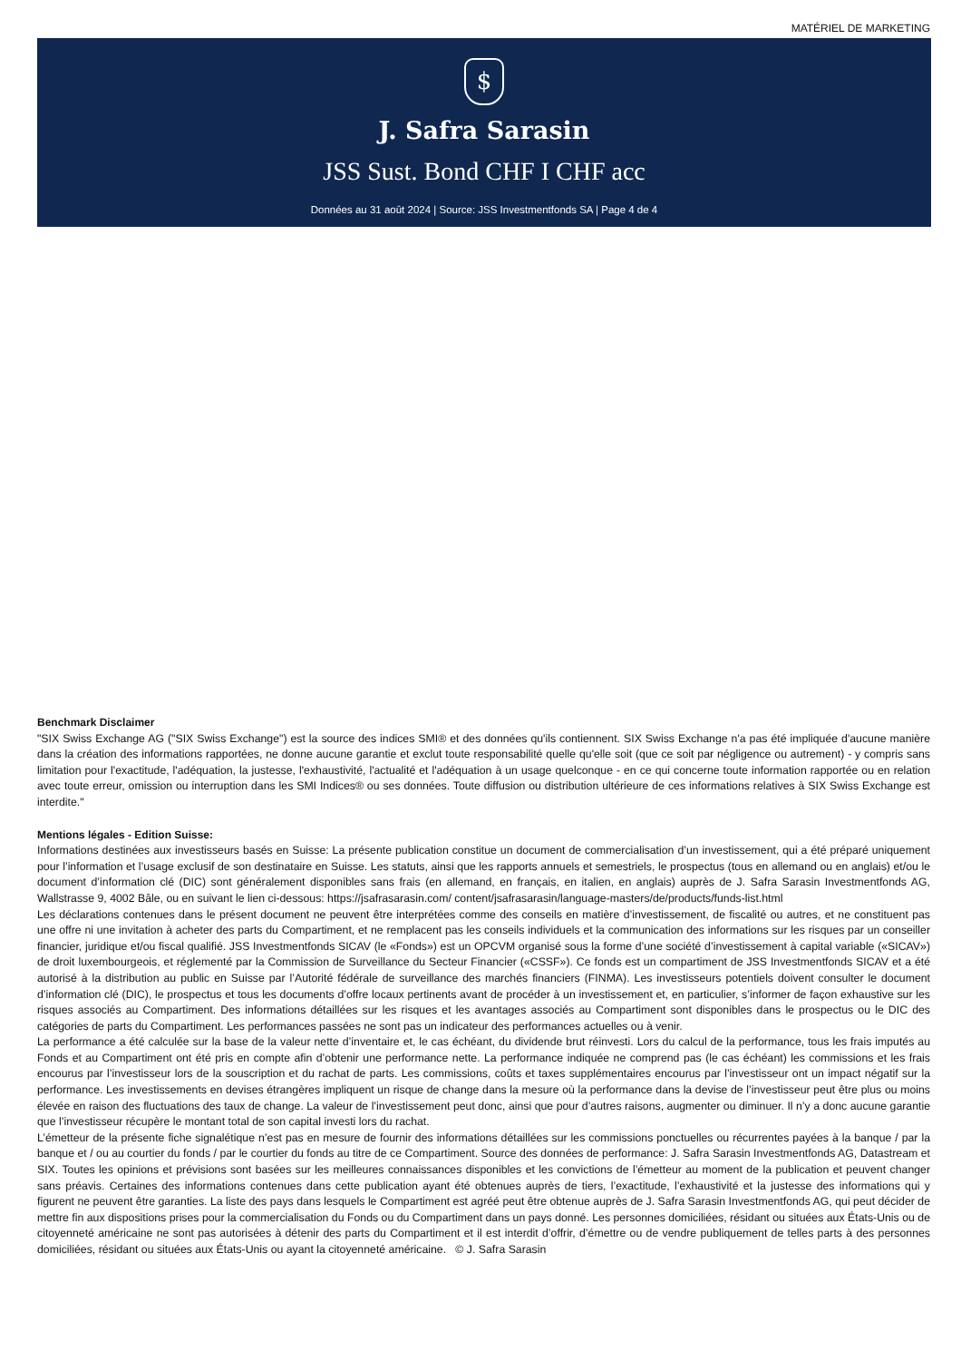MATÉRIEL DE MARKETING
$
J. Safra Sarasin
JSS Sust. Bond CHF I CHF acc
Données au 31 août 2024 | Source: JSS Investmentfonds SA | Page 4 de 4
Benchmark Disclaimer
"SIX Swiss Exchange AG ("SIX Swiss Exchange") est la source des indices SMI® et des données qu'ils contiennent. SIX Swiss Exchange n'a pas été impliquée d'aucune manière dans la création des informations rapportées, ne donne aucune garantie et exclut toute responsabilité quelle qu'elle soit (que ce soit par négligence ou autrement) - y compris sans limitation pour l'exactitude, l'adéquation, la justesse, l'exhaustivité, l'actualité et l'adéquation à un usage quelconque - en ce qui concerne toute information rapportée ou en relation avec toute erreur, omission ou interruption dans les SMI Indices® ou ses données. Toute diffusion ou distribution ultérieure de ces informations relatives à SIX Swiss Exchange est interdite."
Mentions légales - Edition Suisse:
Informations destinées aux investisseurs basés en Suisse: La présente publication constitue un document de commercialisation d’un investissement, qui a été préparé uniquement pour l’information et l’usage exclusif de son destinataire en Suisse. Les statuts, ainsi que les rapports annuels et semestriels, le prospectus (tous en allemand ou en anglais) et/ou le document d’information clé (DIC) sont généralement disponibles sans frais (en allemand, en français, en italien, en anglais) auprès de J. Safra Sarasin Investmentfonds AG, Wallstrasse 9, 4002 Bâle, ou en suivant le lien ci-dessous: https://jsafrasarasin.com/ content/jsafrasarasin/language-masters/de/products/funds-list.html
Les déclarations contenues dans le présent document ne peuvent être interprétées comme des conseils en matière d’investissement, de fiscalité ou autres, et ne constituent pas une offre ni une invitation à acheter des parts du Compartiment, et ne remplacent pas les conseils individuels et la communication des informations sur les risques par un conseiller financier, juridique et/ou fiscal qualifié. JSS Investmentfonds SICAV (le «Fonds») est un OPCVM organisé sous la forme d’une société d’investissement à capital variable («SICAV») de droit luxembourgeois, et réglementé par la Commission de Surveillance du Secteur Financier («CSSF»). Ce fonds est un compartiment de JSS Investmentfonds SICAV et a été autorisé à la distribution au public en Suisse par l’Autorité fédérale de surveillance des marchés financiers (FINMA). Les investisseurs potentiels doivent consulter le document d’information clé (DIC), le prospectus et tous les documents d’offre locaux pertinents avant de procéder à un investissement et, en particulier, s’informer de façon exhaustive sur les risques associés au Compartiment. Des informations détaillées sur les risques et les avantages associés au Compartiment sont disponibles dans le prospectus ou le DIC des catégories de parts du Compartiment. Les performances passées ne sont pas un indicateur des performances actuelles ou à venir.
La performance a été calculée sur la base de la valeur nette d’inventaire et, le cas échéant, du dividende brut réinvesti. Lors du calcul de la performance, tous les frais imputés au Fonds et au Compartiment ont été pris en compte afin d’obtenir une performance nette. La performance indiquée ne comprend pas (le cas échéant) les commissions et les frais encourus par l’investisseur lors de la souscription et du rachat de parts. Les commissions, coûts et taxes supplémentaires encourus par l’investisseur ont un impact négatif sur la performance. Les investissements en devises étrangères impliquent un risque de change dans la mesure où la performance dans la devise de l’investisseur peut être plus ou moins élevée en raison des fluctuations des taux de change. La valeur de l’investissement peut donc, ainsi que pour d’autres raisons, augmenter ou diminuer. Il n’y a donc aucune garantie que l’investisseur récupère le montant total de son capital investi lors du rachat.
L’émetteur de la présente fiche signalétique n’est pas en mesure de fournir des informations détaillées sur les commissions ponctuelles ou récurrentes payées à la banque / par la banque et / ou au courtier du fonds / par le courtier du fonds au titre de ce Compartiment. Source des données de performance: J. Safra Sarasin Investmentfonds AG, Datastream et SIX. Toutes les opinions et prévisions sont basées sur les meilleures connaissances disponibles et les convictions de l’émetteur au moment de la publication et peuvent changer sans préavis. Certaines des informations contenues dans cette publication ayant été obtenues auprès de tiers, l’exactitude, l’exhaustivité et la justesse des informations qui y figurent ne peuvent être garanties. La liste des pays dans lesquels le Compartiment est agréé peut être obtenue auprès de J. Safra Sarasin Investmentfonds AG, qui peut décider de mettre fin aux dispositions prises pour la commercialisation du Fonds ou du Compartiment dans un pays donné. Les personnes domiciliées, résidant ou situées aux États-Unis ou de citoyenneté américaine ne sont pas autorisées à détenir des parts du Compartiment et il est interdit d’offrir, d’émettre ou de vendre publiquement de telles parts à des personnes domiciliées, résidant ou situées aux États-Unis ou ayant la citoyenneté américaine. © J. Safra Sarasin